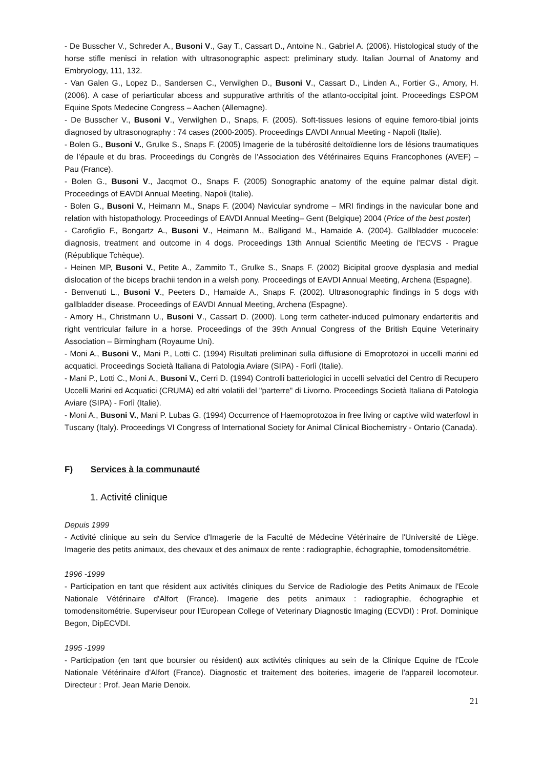- De Busscher V., Schreder A., Busoni V., Gay T., Cassart D., Antoine N., Gabriel A. (2006). Histological study of the horse stifle menisci in relation with ultrasonographic aspect: preliminary study. Italian Journal of Anatomy and Embryology, 111, 132.
- Van Galen G., Lopez D., Sandersen C., Verwilghen D., Busoni V., Cassart D., Linden A., Fortier G., Amory, H. (2006). A case of periarticular abcess and suppurative arthritis of the atlanto-occipital joint. Proceedings ESPOM Equine Spots Medecine Congress – Aachen (Allemagne).
- De Busscher V., Busoni V., Verwilghen D., Snaps, F. (2005). Soft-tissues lesions of equine femoro-tibial joints diagnosed by ultrasonography : 74 cases (2000-2005). Proceedings EAVDI Annual Meeting - Napoli (Italie).
- Bolen G., Busoni V., Grulke S., Snaps F. (2005) Imagerie de la tubérosité deltoïdienne lors de lésions traumatiques de l’épaule et du bras. Proceedings du Congrès de l’Association des Vétérinaires Equins Francophones (AVEF) – Pau (France).
- Bolen G., Busoni V., Jacqmot O., Snaps F. (2005) Sonographic anatomy of the equine palmar distal digit. Proceedings of EAVDI Annual Meeting, Napoli (Italie).
- Bolen G., Busoni V., Heimann M., Snaps F. (2004) Navicular syndrome – MRI findings in the navicular bone and relation with histopathology. Proceedings of EAVDI Annual Meeting– Gent (Belgique) 2004 (Price of the best poster)
- Carofiglio F., Bongartz A., Busoni V., Heimann M., Balligand M., Hamaide A. (2004). Gallbladder mucocele: diagnosis, treatment and outcome in 4 dogs. Proceedings 13th Annual Scientific Meeting de l'ECVS - Prague (République Tchèque).
- Heinen MP, Busoni V., Petite A., Zammito T., Grulke S., Snaps F. (2002) Bicipital groove dysplasia and medial dislocation of the biceps brachii tendon in a welsh pony. Proceedings of EAVDI Annual Meeting, Archena (Espagne).
- Benvenuti L., Busoni V., Peeters D., Hamaide A., Snaps F. (2002). Ultrasonographic findings in 5 dogs with gallbladder disease. Proceedings of EAVDI Annual Meeting, Archena (Espagne).
- Amory H., Christmann U., Busoni V., Cassart D. (2000). Long term catheter-induced pulmonary endarteritis and right ventricular failure in a horse. Proceedings of the 39th Annual Congress of the British Equine Veterinairy Association – Birmingham (Royaume Uni).
- Moni A., Busoni V., Mani P., Lotti C. (1994) Risultati preliminari sulla diffusione di Emoprotozoi in uccelli marini ed acquatici. Proceedings Società Italiana di Patologia Aviare (SIPA) - Forlì (Italie).
- Mani P., Lotti C., Moni A., Busoni V., Cerri D. (1994) Controlli batteriologici in uccelli selvatici del Centro di Recupero Uccelli Marini ed Acquatici (CRUMA) ed altri volatili del "parterre" di Livorno. Proceedings Società Italiana di Patologia Aviare (SIPA) - Forlì (Italie).
- Moni A., Busoni V., Mani P. Lubas G. (1994) Occurrence of Haemoprotozoa in free living or captive wild waterfowl in Tuscany (Italy). Proceedings VI Congress of International Society for Animal Clinical Biochemistry - Ontario (Canada).
F) Services à la communauté
1. Activité clinique
Depuis 1999
- Activité clinique au sein du Service d'Imagerie de la Faculté de Médecine Vétérinaire de l'Université de Liège. Imagerie des petits animaux, des chevaux et des animaux de rente : radiographie, échographie, tomodensitométrie.
1996 -1999
- Participation en tant que résident aux activités cliniques du Service de Radiologie des Petits Animaux de l'Ecole Nationale Vétérinaire d'Alfort (France). Imagerie des petits animaux : radiographie, échographie et tomodensitométrie. Superviseur pour l'European College of Veterinary Diagnostic Imaging (ECVDI) : Prof. Dominique Begon, DipECVDI.
1995 -1999
- Participation (en tant que boursier ou résident) aux activités cliniques au sein de la Clinique Equine de l'Ecole Nationale Vétérinaire d'Alfort (France). Diagnostic et traitement des boiteries, imagerie de l'appareil locomoteur. Directeur : Prof. Jean Marie Denoix.
21